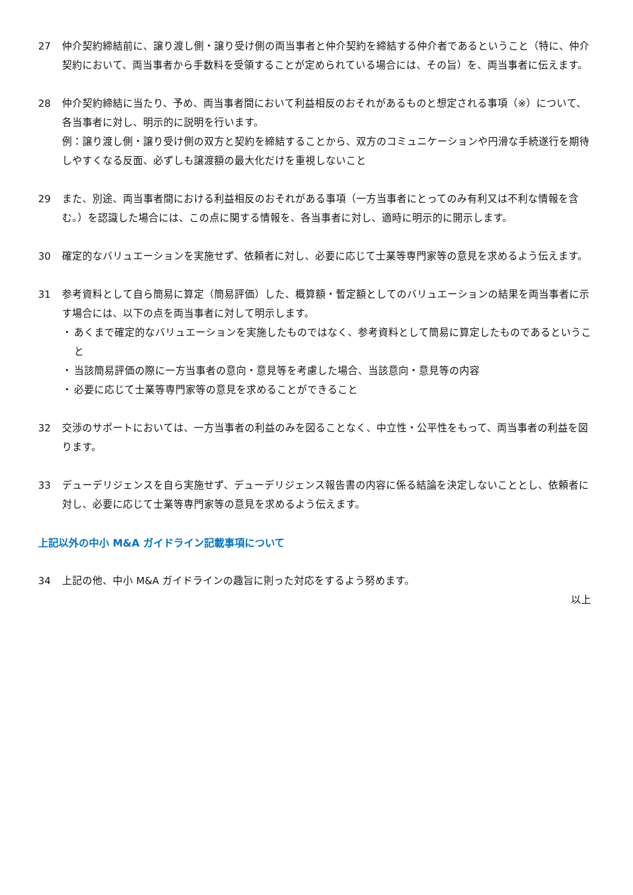27 仲介契約締結前に、譲り渡し側・譲り受け側の両当事者と仲介契約を締結する仲介者であるということ（特に、仲介契約において、両当事者から手数料を受領することが定められている場合には、その旨）を、両当事者に伝えます。
28 仲介契約締結に当たり、予め、両当事者間において利益相反のおそれがあるものと想定される事項（※）について、各当事者に対し、明示的に説明を行います。
例：譲り渡し側・譲り受け側の双方と契約を締結することから、双方のコミュニケーションや円滑な手続遂行を期待しやすくなる反面、必ずしも譲渡額の最大化だけを重視しないこと
29 また、別途、両当事者間における利益相反のおそれがある事項（一方当事者にとってのみ有利又は不利な情報を含む。）を認識した場合には、この点に関する情報を、各当事者に対し、適時に明示的に開示します。
30 確定的なバリュエーションを実施せず、依頼者に対し、必要に応じて士業等専門家等の意見を求めるよう伝えます。
31 参考資料として自ら簡易に算定（簡易評価）した、概算額・暫定額としてのバリュエーションの結果を両当事者に示す場合には、以下の点を両当事者に対して明示します。
・ あくまで確定的なバリュエーションを実施したものではなく、参考資料として簡易に算定したものであるということ
・ 当該簡易評価の際に一方当事者の意向・意見等を考慮した場合、当該意向・意見等の内容
・ 必要に応じて士業等専門家等の意見を求めることができること
32 交渉のサポートにおいては、一方当事者の利益のみを図ることなく、中立性・公平性をもって、両当事者の利益を図ります。
33 デューデリジェンスを自ら実施せず、デューデリジェンス報告書の内容に係る結論を決定しないこととし、依頼者に対し、必要に応じて士業等専門家等の意見を求めるよう伝えます。
上記以外の中小 M&A ガイドライン記載事項について
34 上記の他、中小 M&A ガイドラインの趣旨に則った対応をするよう努めます。
以上